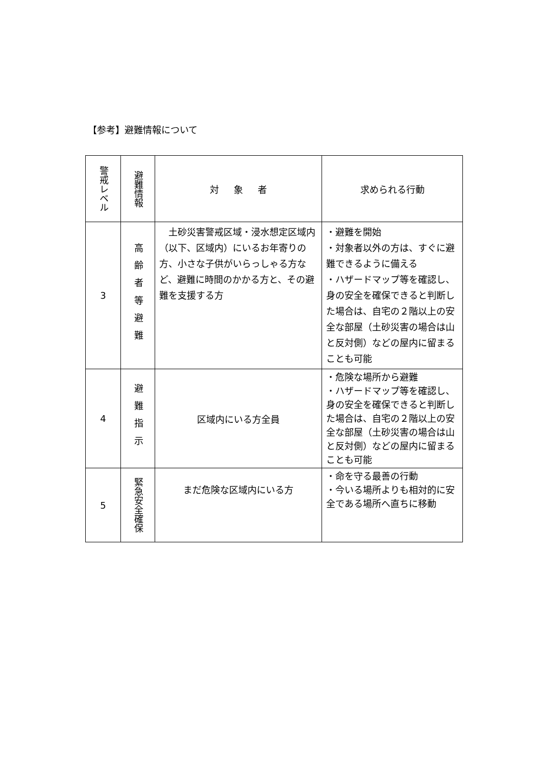【参考】避難情報について
| 警戒レベル | 避難情報 | 対象 者 | 求められる行動 |
| --- | --- | --- | --- |
| 3 | 高齢者等避難 | 土砂災害警戒区域・浸水想定区域内（以下、区域内）にいるお年寄りの方、小さな子供がいらっしゃる方など、避難に時間のかかる方と、その避難を支援する方 | ・避難を開始 ・対象者以外の方は、すぐに避難できるように備える ・ハザードマップ等を確認し、身の安全を確保できると判断した場合は、自宅の２階以上の安全な部屋（土砂災害の場合は山と反対側）などの屋内に留まることも可能 |
| 4 | 避難指示 | 区域内にいる方全員 | ・危険な場所から避難 ・ハザードマップ等を確認し、身の安全を確保できると判断した場合は、自宅の２階以上の安全な部屋（土砂災害の場合は山と反対側）などの屋内に留まることも可能 |
| 5 | 緊急安全確保 | まだ危険な区域内にいる方 | ・命を守る最善の行動 ・今いる場所よりも相対的に安全である場所へ直ちに移動 |